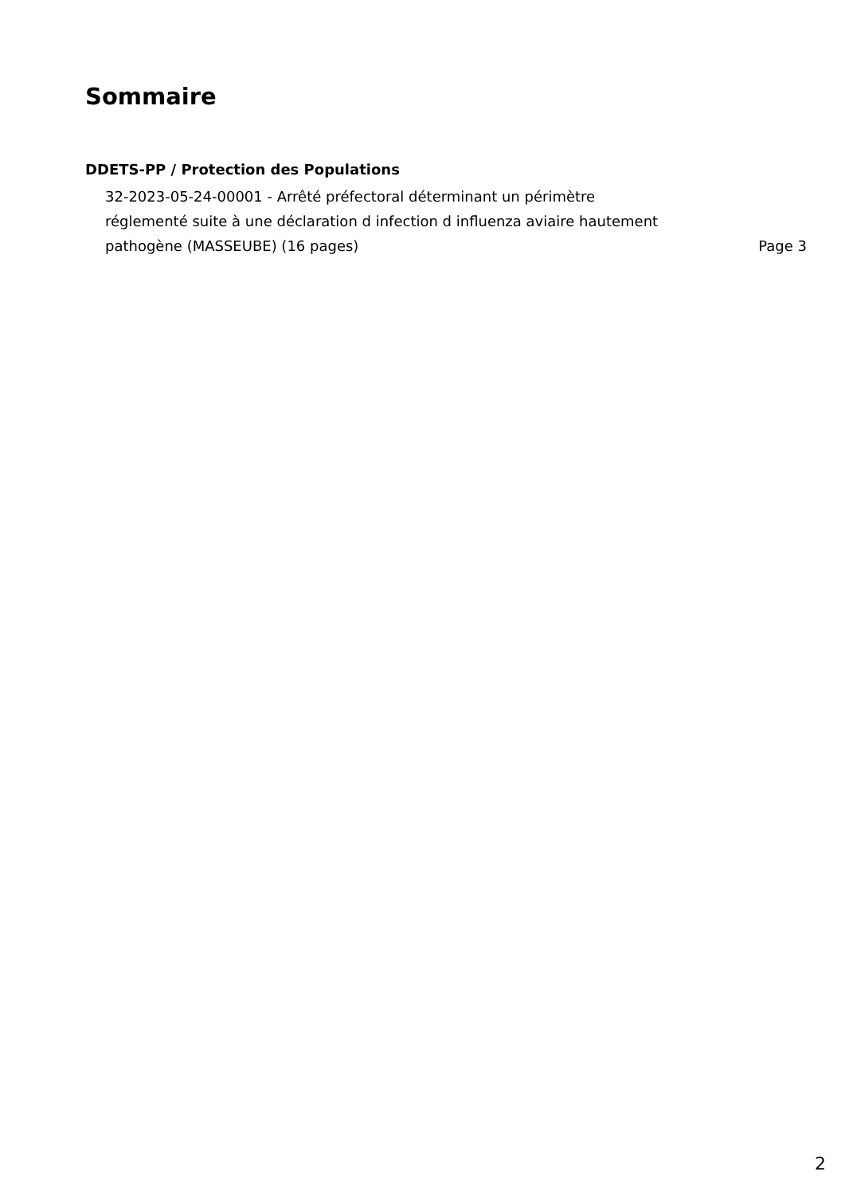Sommaire
DDETS-PP / Protection des Populations
32-2023-05-24-00001 - Arrêté préfectoral déterminant un périmètre réglementé suite à une déclaration d infection d influenza aviaire hautement pathogène (MASSEUBE) (16 pages)
Page 3
2